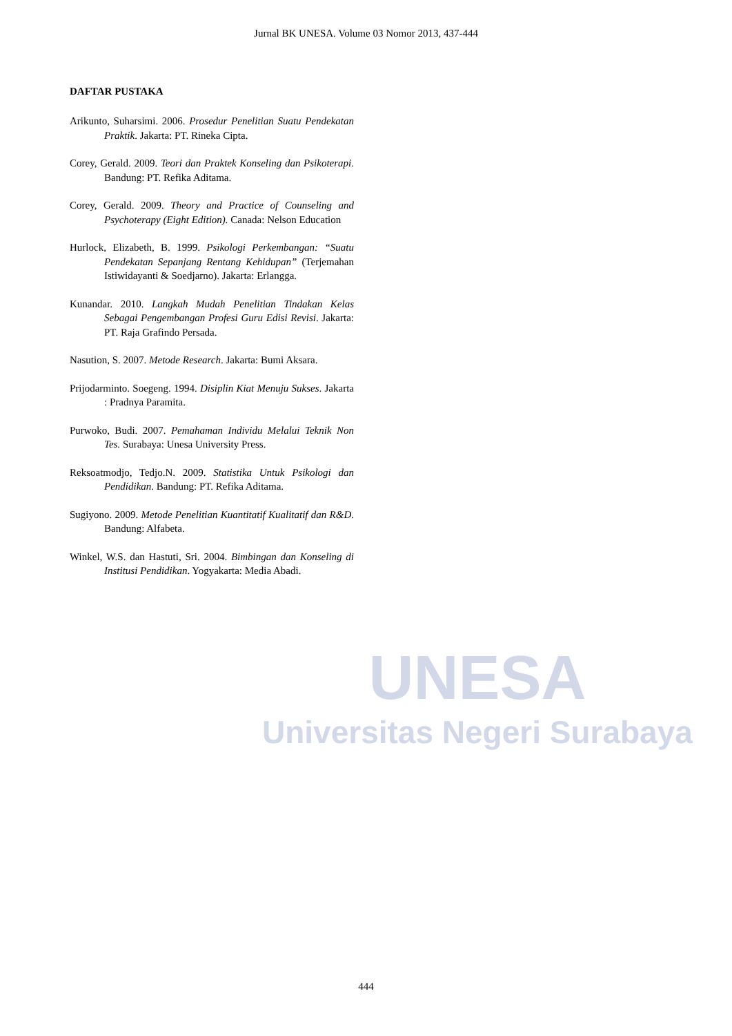UNESA
Universitas Negeri Surabaya
Jurnal BK UNESA. Volume 03 Nomor 2013, 437-444
DAFTAR PUSTAKA
Arikunto, Suharsimi. 2006. Prosedur Penelitian Suatu Pendekatan Praktik. Jakarta: PT. Rineka Cipta.
Corey, Gerald. 2009. Teori dan Praktek Konseling dan Psikoterapi. Bandung: PT. Refika Aditama.
Corey, Gerald. 2009. Theory and Practice of Counseling and Psychoterapy (Eight Edition). Canada: Nelson Education
Hurlock, Elizabeth, B. 1999. Psikologi Perkembangan: “Suatu Pendekatan Sepanjang Rentang Kehidupan” (Terjemahan Istiwidayanti & Soedjarno). Jakarta: Erlangga.
Kunandar. 2010. Langkah Mudah Penelitian Tindakan Kelas Sebagai Pengembangan Profesi Guru Edisi Revisi. Jakarta: PT. Raja Grafindo Persada.
Nasution, S. 2007. Metode Research. Jakarta: Bumi Aksara.
Prijodarminto. Soegeng. 1994. Disiplin Kiat Menuju Sukses. Jakarta : Pradnya Paramita.
Purwoko, Budi. 2007. Pemahaman Individu Melalui Teknik Non Tes. Surabaya: Unesa University Press.
Reksoatmodjo, Tedjo.N. 2009. Statistika Untuk Psikologi dan Pendidikan. Bandung: PT. Refika Aditama.
Sugiyono. 2009. Metode Penelitian Kuantitatif Kualitatif dan R&D. Bandung: Alfabeta.
Winkel, W.S. dan Hastuti, Sri. 2004. Bimbingan dan Konseling di Institusi Pendidikan. Yogyakarta: Media Abadi.
444